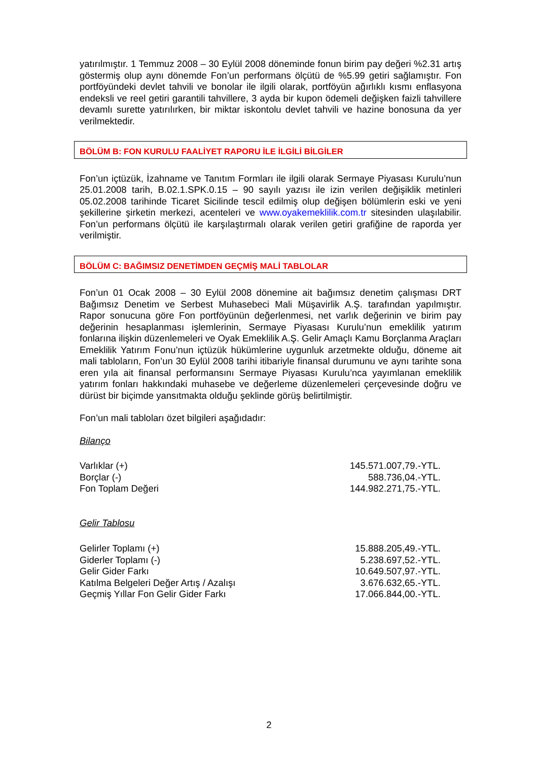yatırılmıştır. 1 Temmuz 2008 – 30 Eylül 2008 döneminde fonun birim pay değeri %2.31 artış göstermiş olup aynı dönemde Fon’un performans ölçütü de %5.99 getiri sağlamıştır. Fon portföyündeki devlet tahvili ve bonolar ile ilgili olarak, portföyün ağırlıklı kısmı enflasyona endeksli ve reel getiri garantili tahvillere, 3 ayda bir kupon ödemeli değişken faizli tahvillere devamlı surette yatırılırken, bir miktar iskontolu devlet tahvili ve hazine bonosuna da yer verilmektedir.
BÖLÜM B: FON KURULU FAALİYET RAPORU İLE İLGİLİ BİLGİLER
Fon’un içtüzük, İzahname ve Tanıtım Formları ile ilgili olarak Sermaye Piyasası Kurulu’nun 25.01.2008 tarih, B.02.1.SPK.0.15 – 90 sayılı yazısı ile izin verilen değişiklik metinleri 05.02.2008 tarihinde Ticaret Sicilinde tescil edilmiş olup değişen bölümlerin eski ve yeni şekillerine şirketin merkezi, acenteleri ve www.oyakemeklilik.com.tr sitesinden ulaşılabilir. Fon’un performans ölçütü ile karşılaştırmalı olarak verilen getiri grafiğine de raporda yer verilmiştir.
BÖLÜM C: BAĞIMSIZ DENETİMDEN GEÇMİŞ MALİ TABLOLAR
Fon’un 01 Ocak 2008 – 30 Eylül 2008 dönemine ait bağımsız denetim çalışması DRT Bağımsız Denetim ve Serbest Muhasebeci Mali Müşavirlik A.Ş. tarafından yapılmıştır. Rapor sonucuna göre Fon portföyünün değerlenmesi, net varlık değerinin ve birim pay değerinin hesaplanması işlemlerinin, Sermaye Piyasası Kurulu’nun emeklilik yatırım fonlarına ilişkin düzenlemeleri ve Oyak Emeklilik A.Ş. Gelir Amaçlı Kamu Borçlanma Araçları Emeklilik Yatırım Fonu’nun içtüzük hükümlerine uygunluk arzetmekte olduğu, döneme ait mali tabloların, Fon’un 30 Eylül 2008 tarihi itibariyle finansal durumunu ve aynı tarihte sona eren yıla ait finansal performansını Sermaye Piyasası Kurulu’nca yayımlanan emeklilik yatırım fonları hakkındaki muhasebe ve değerleme düzenlemeleri çerçevesinde doğru ve dürüst bir biçimde yansıtmakta olduğu şeklinde görüş belirtilmiştir.
Fon’un mali tabloları özet bilgileri aşağıdadır:
Bilanço
| Varlıklar (+) | 145.571.007,79.-YTL. |
| Borçlar (-) | 588.736,04.-YTL. |
| Fon Toplam Değeri | 144.982.271,75.-YTL. |
Gelir Tablosu
| Gelirler Toplamı (+) | 15.888.205,49.-YTL. |
| Giderler Toplamı (-) | 5.238.697,52.-YTL. |
| Gelir Gider Farkı | 10.649.507,97.-YTL. |
| Katılma Belgeleri Değer Artış / Azalışı | 3.676.632,65.-YTL. |
| Geçmiş Yıllar Fon Gelir Gider Farkı | 17.066.844,00.-YTL. |
2